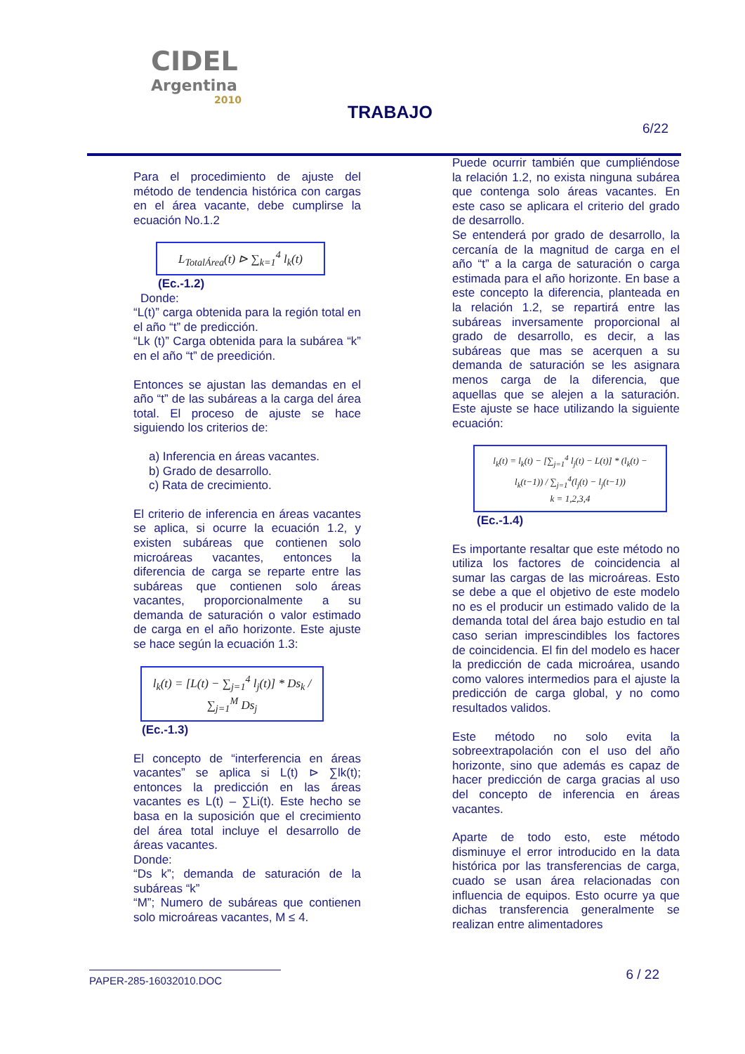CIDEL
Argentina
2010
TRABAJO
6/22
Para el procedimiento de ajuste del método de tendencia histórica con cargas en el área vacante, debe cumplirse la ecuación No.1.2
L<sub>TotalÁrea</sub>(t) ⊳ ∑<sub>k=1</sub><sup>4</sup> l<sub>k</sub>(t)
(Ec.-1.2)
Donde:
“L(t)” carga obtenida para la región total en el año “t” de predicción.
“Lk (t)” Carga obtenida para la subárea “k” en el año “t” de preedición.
Entonces se ajustan las demandas en el año “t” de las subáreas a la carga del área total. El proceso de ajuste se hace siguiendo los criterios de:
a) Inferencia en áreas vacantes.
b) Grado de desarrollo.
c) Rata de crecimiento.
El criterio de inferencia en áreas vacantes se aplica, si ocurre la ecuación 1.2, y existen subáreas que contienen solo microáreas vacantes, entonces la diferencia de carga se reparte entre las subáreas que contienen solo áreas vacantes, proporcionalmente a su demanda de saturación o valor estimado de carga en el año horizonte. Este ajuste se hace según la ecuación 1.3:
l<sub>k</sub>(t) = [L(t) − ∑<sub>j=1</sub><sup>4</sup> l<sub>j</sub>(t)] * Ds<sub>k</sub> / ∑<sub>j=1</sub><sup>M</sup> Ds<sub>j</sub>
(Ec.-1.3)
El concepto de “interferencia en áreas vacantes” se aplica si L(t) ⊳ ∑lk(t); entonces la predicción en las áreas vacantes es L(t) – ∑Li(t). Este hecho se basa en la suposición que el crecimiento del área total incluye el desarrollo de áreas vacantes.
Donde:
“Ds k”; demanda de saturación de la subáreas “k”
“M”; Numero de subáreas que contienen solo microáreas vacantes, M ≤ 4.
Puede ocurrir también que cumpliéndose la relación 1.2, no exista ninguna subárea que contenga solo áreas vacantes. En este caso se aplicara el criterio del grado de desarrollo.
Se entenderá por grado de desarrollo, la cercanía de la magnitud de carga en el año “t” a la carga de saturación o carga estimada para el año horizonte. En base a este concepto la diferencia, planteada en la relación 1.2, se repartirá entre las subáreas inversamente proporcional al grado de desarrollo, es decir, a las subáreas que mas se acerquen a su demanda de saturación se les asignara menos carga de la diferencia, que aquellas que se alejen a la saturación. Este ajuste se hace utilizando la siguiente ecuación:
l<sub>k</sub>(t) = l<sub>k</sub>(t) − [∑<sub>j=1</sub><sup>4</sup> l<sub>j</sub>(t) − L(t)] * (l<sub>k</sub>(t) − l<sub>k</sub>(t−1)) / ∑<sub>j=1</sub><sup>4</sup>(l<sub>j</sub>(t) − l<sub>j</sub>(t−1))
k = 1,2,3,4
(Ec.-1.4)
Es importante resaltar que este método no utiliza los factores de coincidencia al sumar las cargas de las microáreas. Esto se debe a que el objetivo de este modelo no es el producir un estimado valido de la demanda total del área bajo estudio en tal caso serian imprescindibles los factores de coincidencia. El fin del modelo es hacer la predicción de cada microárea, usando como valores intermedios para el ajuste la predicción de carga global, y no como resultados validos.
Este método no solo evita la sobreextrapolación con el uso del año horizonte, sino que además es capaz de hacer predicción de carga gracias al uso del concepto de inferencia en áreas vacantes.
Aparte de todo esto, este método disminuye el error introducido en la data histórica por las transferencias de carga, cuado se usan área relacionadas con influencia de equipos. Esto ocurre ya que dichas transferencia generalmente se realizan entre alimentadores
PAPER-285-16032010.DOC
6 / 22